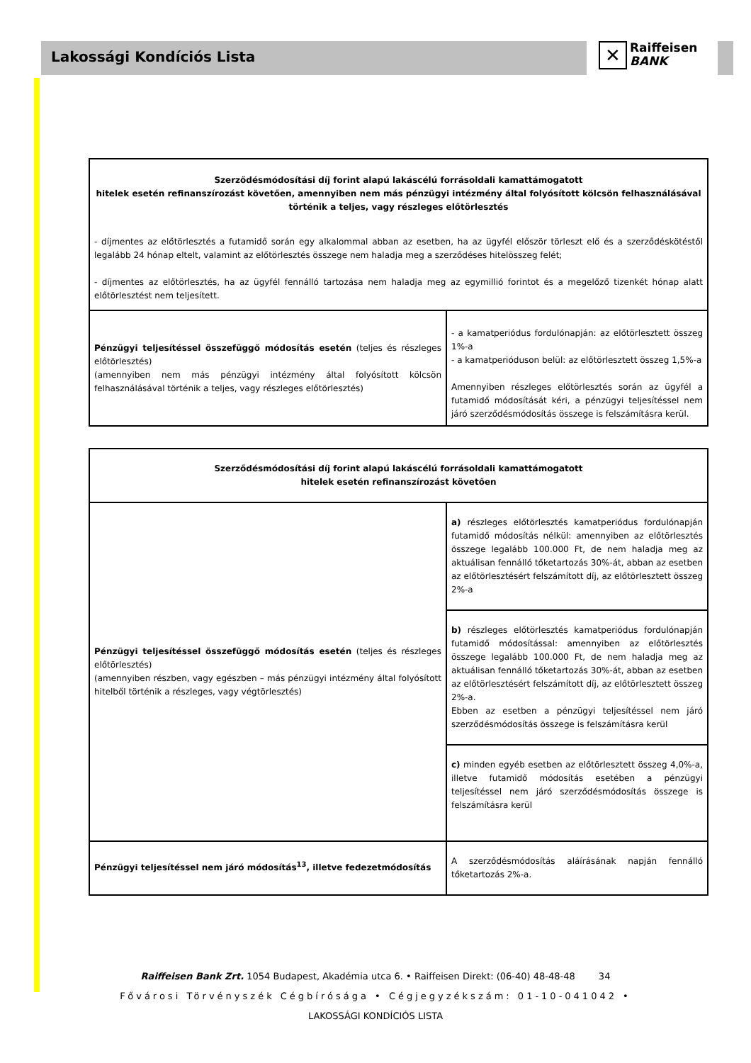Lakossági Kondíciós Lista
✕ Raiffeisen
BANK
| Szerződésmódosítási díj forint alapú lakáscélú forrásoldali kamattámogatott hitelek esetén refinanszírozást követően, amennyiben nem más pénzügyi intézmény által folyósított kölcsön felhasználásával történik a teljes, vagy részleges előtörlesztés - díjmentes az előtörlesztés a futamidő során egy alkalommal abban az esetben, ha az ügyfél először törleszt elő és a szerződéskötéstől legalább 24 hónap eltelt, valamint az előtörlesztés összege nem haladja meg a szerződéses hitelösszeg felét; - díjmentes az előtörlesztés, ha az ügyfél fennálló tartozása nem haladja meg az egymillió forintot és a megelőző tizenkét hónap alatt előtörlesztést nem teljesített. | |
| Pénzügyi teljesítéssel összefüggő módosítás esetén (teljes és részleges előtörlesztés) (amennyiben nem más pénzügyi intézmény által folyósított kölcsön felhasználásával történik a teljes, vagy részleges előtörlesztés) | - a kamatperiódus fordulónapján: az előtörlesztett összeg 1%-a - a kamatperióduson belül: az előtörlesztett összeg 1,5%-a Amennyiben részleges előtörlesztés során az ügyfél a futamidő módosítását kéri, a pénzügyi teljesítéssel nem járó szerződésmódosítás összege is felszámításra kerül. |
| Szerződésmódosítási díj forint alapú lakáscélú forrásoldali kamattámogatott hitelek esetén refinanszírozást követően | |
| Pénzügyi teljesítéssel összefüggő módosítás esetén (teljes és részleges előtörlesztés) (amennyiben részben, vagy egészben – más pénzügyi intézmény által folyósított hitelből történik a részleges, vagy végtörlesztés) | a) részleges előtörlesztés kamatperiódus fordulónapján futamidő módosítás nélkül: amennyiben az előtörlesztés összege legalább 100.000 Ft, de nem haladja meg az aktuálisan fennálló tőketartozás 30%-át, abban az esetben az előtörlesztésért felszámított díj, az előtörlesztett összeg 2%-a |
| | b) részleges előtörlesztés kamatperiódus fordulónapján futamidő módosítással: amennyiben az előtörlesztés összege legalább 100.000 Ft, de nem haladja meg az aktuálisan fennálló tőketartozás 30%-át, abban az esetben az előtörlesztésért felszámított díj, az előtörlesztett összeg 2%-a. Ebben az esetben a pénzügyi teljesítéssel nem járó szerződésmódosítás összege is felszámításra kerül |
| | c) minden egyéb esetben az előtörlesztett összeg 4,0%-a, illetve futamidő módosítás esetében a pénzügyi teljesítéssel nem járó szerződésmódosítás összege is felszámításra kerül |
| Pénzügyi teljesítéssel nem járó módosítás<sup>13</sup>, illetve fedezetmódosítás | A szerződésmódosítás aláírásának napján fennálló tőketartozás 2%-a. |
Raiffeisen Bank Zrt. 1054 Budapest, Akadémia utca 6. • Raiffeisen Direkt: (06-40) 48-48-48 34
Fővárosi Törvényszék Cégbírósága • Cégjegyzékszám: 01-10-041042 •
LAKOSSÁGI KONDÍCIÓS LISTA